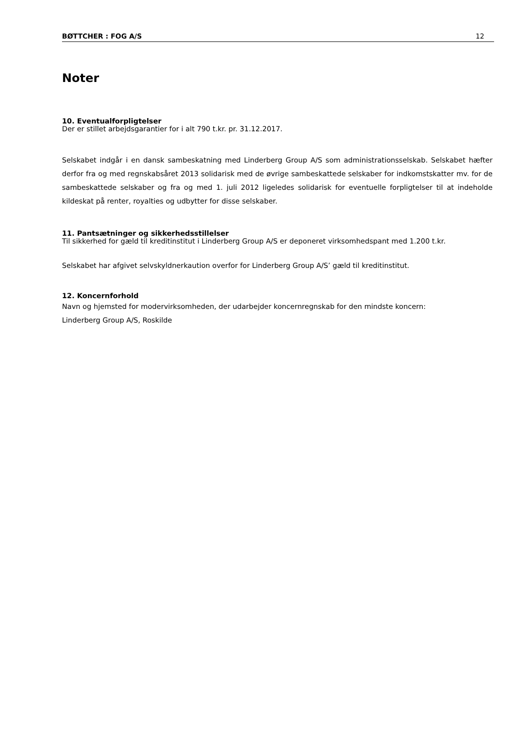BØTTCHER : FOG A/S 12
Noter
10. Eventualforpligtelser
Der er stillet arbejdsgarantier for i alt 790 t.kr. pr. 31.12.2017.
Selskabet indgår i en dansk sambeskatning med Linderberg Group A/S som administrationsselskab. Selskabet hæfter derfor fra og med regnskabsåret 2013 solidarisk med de øvrige sambeskattede selskaber for indkomstskatter mv. for de sambeskattede selskaber og fra og med 1. juli 2012 ligeledes solidarisk for eventuelle forpligtelser til at indeholde kildeskat på renter, royalties og udbytter for disse selskaber.
11. Pantsætninger og sikkerhedsstillelser
Til sikkerhed for gæld til kreditinstitut i Linderberg Group A/S er deponeret virksomhedspant med 1.200 t.kr.
Selskabet har afgivet selvskyldnerkaution overfor for Linderberg Group A/S’ gæld til kreditinstitut.
12. Koncernforhold
Navn og hjemsted for modervirksomheden, der udarbejder koncernregnskab for den mindste koncern:
Linderberg Group A/S, Roskilde